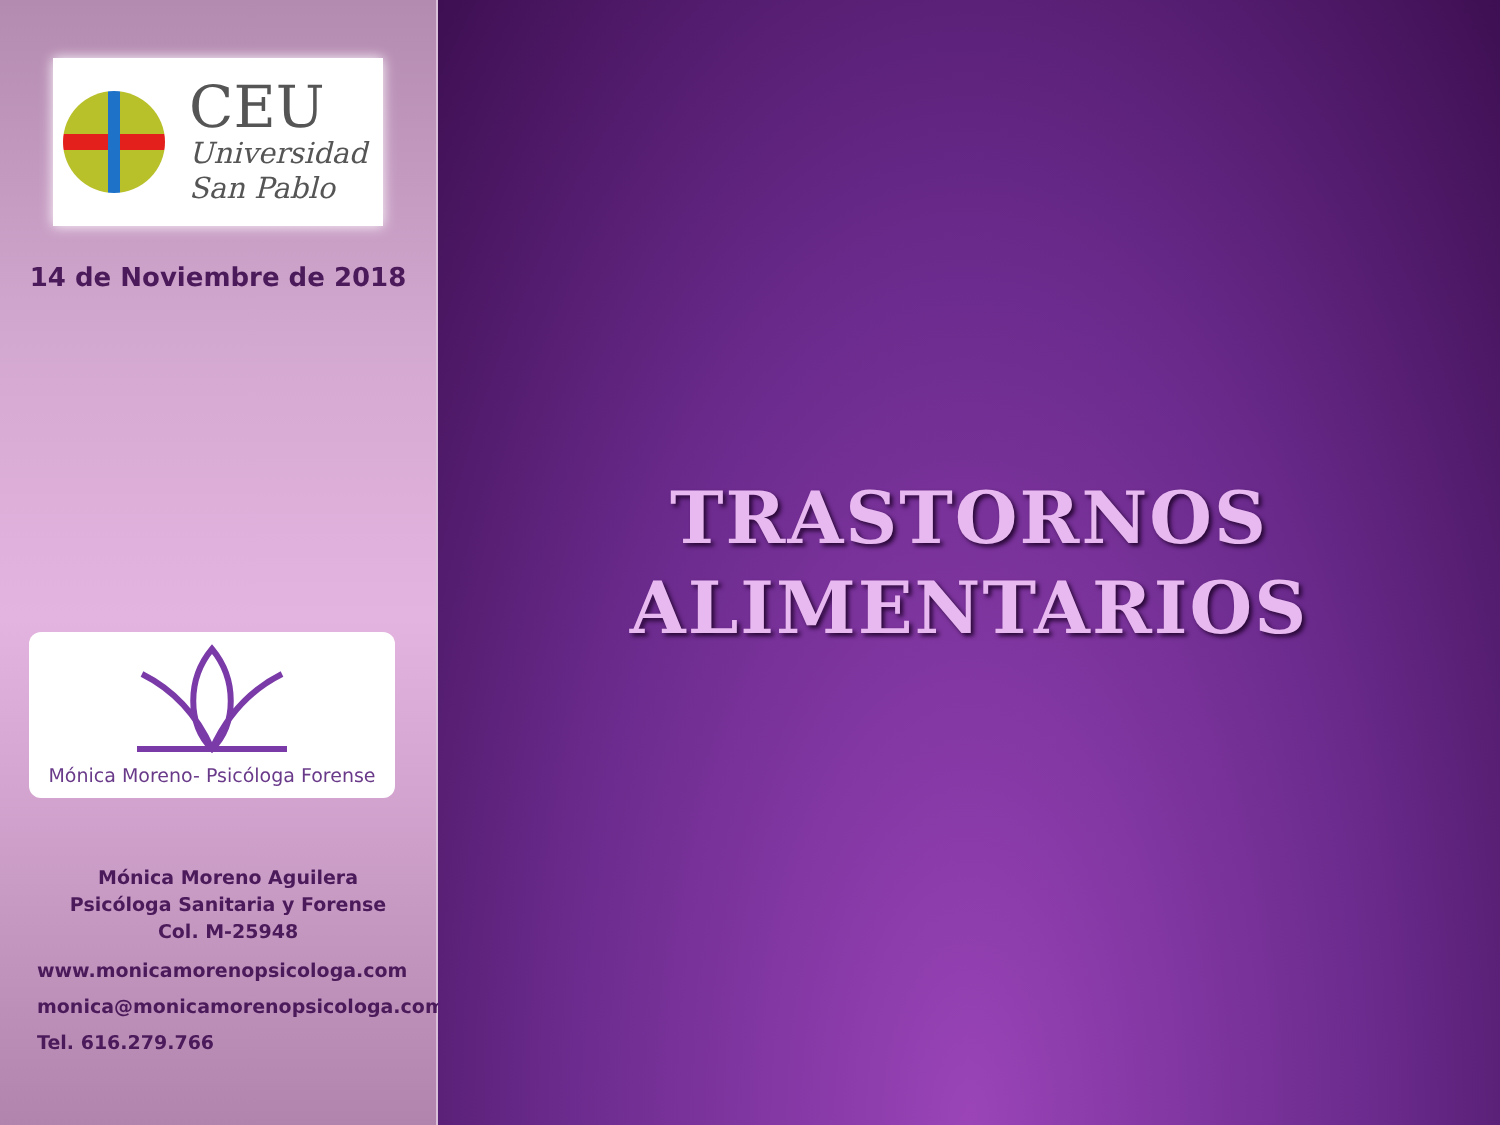CEU
Universidad
San Pablo
14 de Noviembre de 2018
Mónica Moreno- Psicóloga Forense
Mónica Moreno Aguilera
Psicóloga Sanitaria y Forense
Col. M-25948
www.monicamorenopsicologa.com
monica@monicamorenopsicologa.com
Tel. 616.279.766
TRASTORNOS
ALIMENTARIOS